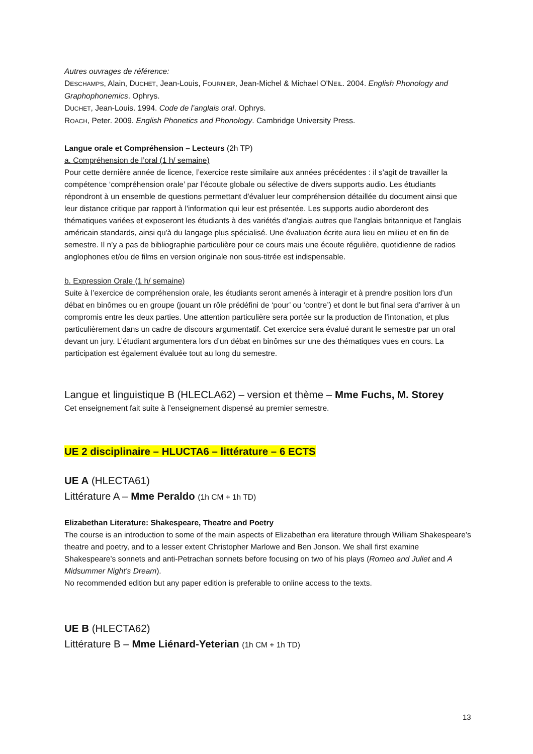Autres ouvrages de référence:
DESCHAMPS, Alain, DUCHET, Jean-Louis, FOURNIER, Jean-Michel & Michael O'NEIL. 2004. English Phonology and Graphophonemics. Ophrys.
DUCHET, Jean-Louis. 1994. Code de l’anglais oral. Ophrys.
ROACH, Peter. 2009. English Phonetics and Phonology. Cambridge University Press.
Langue orale et Compréhension – Lecteurs (2h TP)
a. Compréhension de l’oral (1 h/ semaine)
Pour cette dernière année de licence, l’exercice reste similaire aux années précédentes : il s’agit de travailler la compétence ‘compréhension orale’ par l’écoute globale ou sélective de divers supports audio. Les étudiants répondront à un ensemble de questions permettant d'évaluer leur compréhension détaillée du document ainsi que leur distance critique par rapport à l'information qui leur est présentée. Les supports audio aborderont des thématiques variées et exposeront les étudiants à des variétés d'anglais autres que l'anglais britannique et l'anglais américain standards, ainsi qu'à du langage plus spécialisé. Une évaluation écrite aura lieu en milieu et en fin de semestre. Il n’y a pas de bibliographie particulière pour ce cours mais une écoute régulière, quotidienne de radios anglophones et/ou de films en version originale non sous-titrée est indispensable.
b. Expression Orale (1 h/ semaine)
Suite à l’exercice de compréhension orale, les étudiants seront amenés à interagir et à prendre position lors d’un débat en binômes ou en groupe (jouant un rôle prédéfini de ‘pour’ ou ‘contre’) et dont le but final sera d’arriver à un compromis entre les deux parties. Une attention particulière sera portée sur la production de l’intonation, et plus particulièrement dans un cadre de discours argumentatif. Cet exercice sera évalué durant le semestre par un oral devant un jury. L’étudiant argumentera lors d’un débat en binômes sur une des thématiques vues en cours. La participation est également évaluée tout au long du semestre.
Langue et linguistique B (HLECLA62) – version et thème – Mme Fuchs, M. Storey
Cet enseignement fait suite à l’enseignement dispensé au premier semestre.
UE 2 disciplinaire – HLUCTA6 – littérature – 6 ECTS
UE A (HLECTA61)
Littérature A – Mme Peraldo (1h CM + 1h TD)
Elizabethan Literature: Shakespeare, Theatre and Poetry
The course is an introduction to some of the main aspects of Elizabethan era literature through William Shakespeare’s theatre and poetry, and to a lesser extent Christopher Marlowe and Ben Jonson. We shall first examine Shakespeare’s sonnets and anti-Petrachan sonnets before focusing on two of his plays (Romeo and Juliet and A Midsummer Night’s Dream).
No recommended edition but any paper edition is preferable to online access to the texts.
UE B (HLECTA62)
Littérature B – Mme Liénard-Yeterian (1h CM + 1h TD)
13